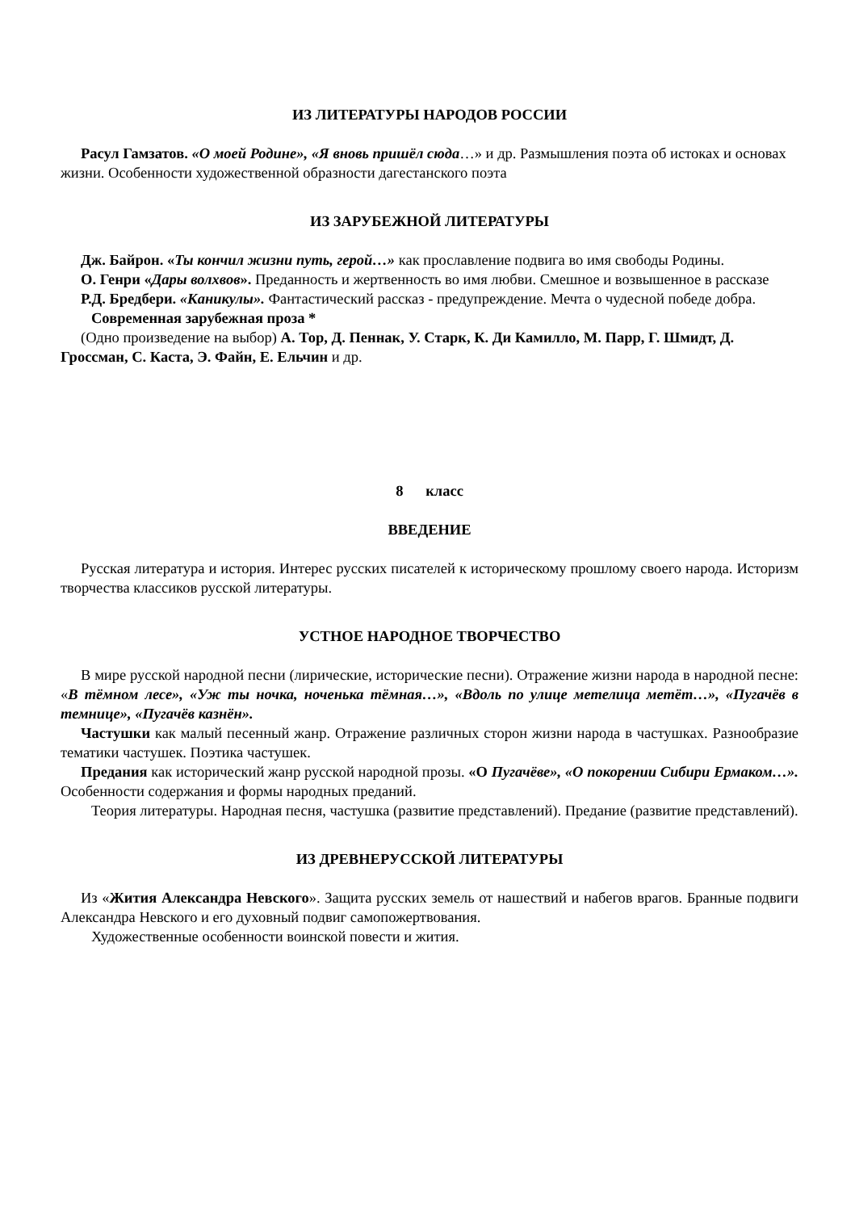ИЗ ЛИТЕРАТУРЫ НАРОДОВ РОССИИ
Расул Гамзатов. «О моей Родине», «Я вновь пришёл сюда…» и др. Размышления поэта об истоках и основах жизни. Особенности художественной образности дагестанского поэта
ИЗ ЗАРУБЕЖНОЙ ЛИТЕРАТУРЫ
Дж. Байрон. «Ты кончил жизни путь, герой…» как прославление подвига во имя свободы Родины.
О. Генри «Дары волхвов». Преданность и жертвенность во имя любви. Смешное и возвышенное в рассказе
Р.Д. Бредбери. «Каникулы». Фантастический рассказ - предупреждение. Мечта о чудесной победе добра.
Современная зарубежная проза *
(Одно произведение на выбор) А. Тор, Д. Пеннак, У. Старк, К. Ди Камилло, М. Парр, Г. Шмидт, Д. Гроссман, С. Каста, Э. Файн, Е. Ельчин и др.
8 класс
ВВЕДЕНИЕ
Русская литература и история. Интерес русских писателей к историческому прошлому своего народа. Историзм творчества классиков русской литературы.
УСТНОЕ НАРОДНОЕ ТВОРЧЕСТВО
В мире русской народной песни (лирические, исторические песни). Отражение жизни народа в народной песне: «В тёмном лесе», «Уж ты ночка, ноченька тёмная…», «Вдоль по улице метелица метёт…», «Пугачёв в темнице», «Пугачёв казнён».
Частушки как малый песенный жанр. Отражение различных сторон жизни народа в частушках. Разнообразие тематики частушек. Поэтика частушек.
Предания как исторический жанр русской народной прозы. «О Пугачёве», «О покорении Сибири Ермаком…». Особенности содержания и формы народных преданий.
Теория литературы. Народная песня, частушка (развитие представлений). Предание (развитие представлений).
ИЗ ДРЕВНЕРУССКОЙ ЛИТЕРАТУРЫ
Из «Жития Александра Невского». Защита русских земель от нашествий и набегов врагов. Бранные подвиги Александра Невского и его духовный подвиг самопожертвования.
Художественные особенности воинской повести и жития.